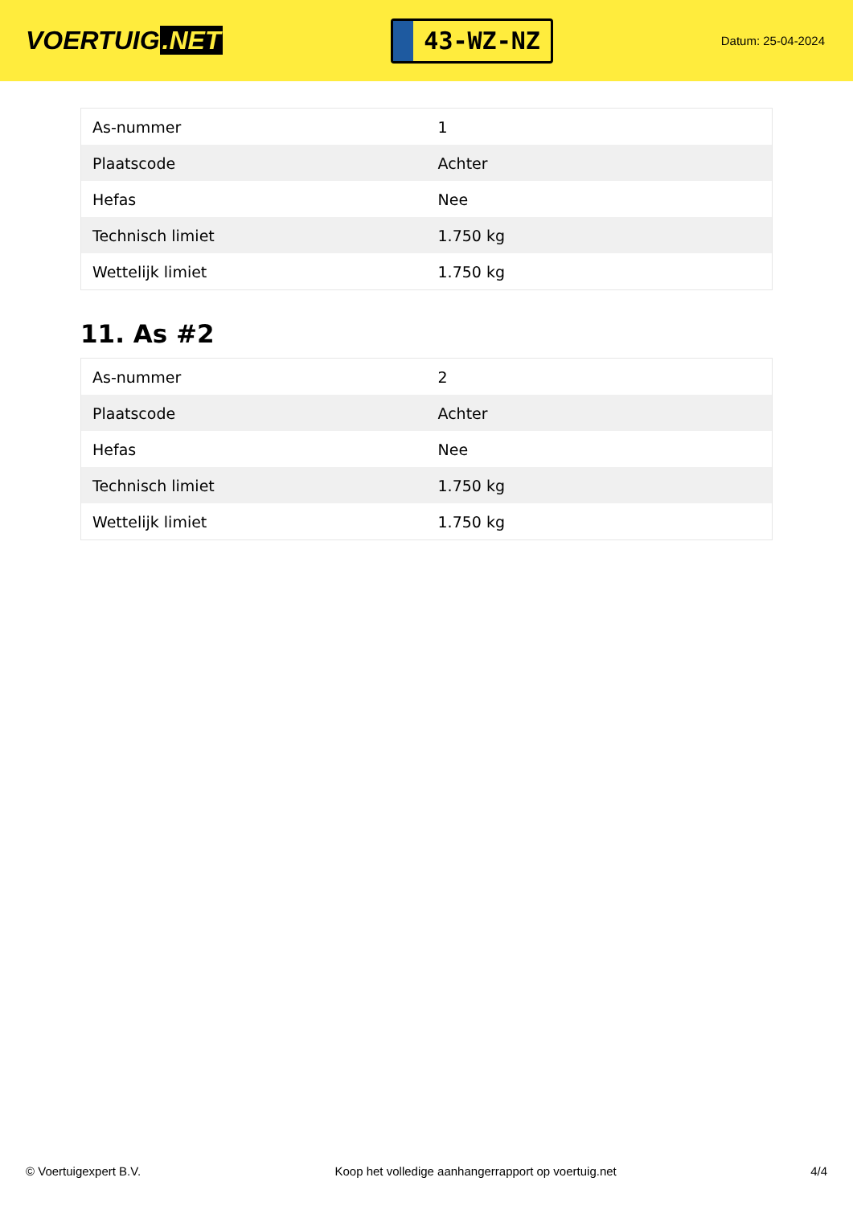VOERTUIG.NET
43-WZ-NZ
Datum: 25-04-2024
| As-nummer | 1 |
| Plaatscode | Achter |
| Hefas | Nee |
| Technisch limiet | 1.750 kg |
| Wettelijk limiet | 1.750 kg |
11. As #2
| As-nummer | 2 |
| Plaatscode | Achter |
| Hefas | Nee |
| Technisch limiet | 1.750 kg |
| Wettelijk limiet | 1.750 kg |
© Voertuigexpert B.V. Koop het volledige aanhangerrapport op voertuig.net 4/4